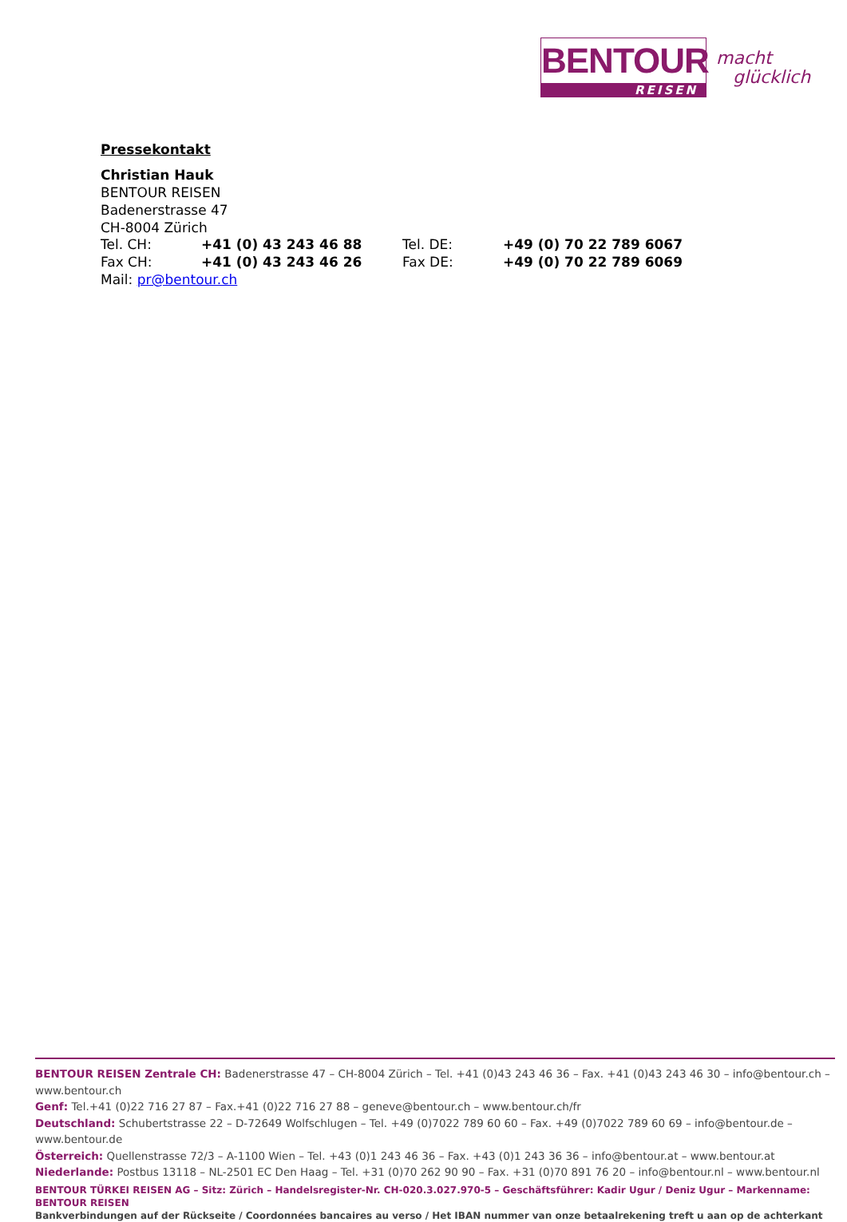BENTOUR
REISEN
macht
glücklich
Pressekontakt
Christian Hauk
BENTOUR REISEN
Badenerstrasse 47
CH-8004 Zürich
| Tel. CH: | +41 (0) 43 243 46 88 | Tel. DE: | +49 (0) 70 22 789 6067 |
| Fax CH: | +41 (0) 43 243 46 26 | Fax DE: | +49 (0) 70 22 789 6069 |
Mail: pr@bentour.ch
BENTOUR REISEN Zentrale CH: Badenerstrasse 47 – CH-8004 Zürich – Tel. +41 (0)43 243 46 36 – Fax. +41 (0)43 243 46 30 – info@bentour.ch – www.bentour.ch
Genf: Tel.+41 (0)22 716 27 87 – Fax.+41 (0)22 716 27 88 – geneve@bentour.ch – www.bentour.ch/fr
Deutschland: Schubertstrasse 22 – D-72649 Wolfschlugen – Tel. +49 (0)7022 789 60 60 – Fax. +49 (0)7022 789 60 69 – info@bentour.de – www.bentour.de
Österreich: Quellenstrasse 72/3 – A-1100 Wien – Tel. +43 (0)1 243 46 36 – Fax. +43 (0)1 243 36 36 – info@bentour.at – www.bentour.at
Niederlande: Postbus 13118 – NL-2501 EC Den Haag – Tel. +31 (0)70 262 90 90 – Fax. +31 (0)70 891 76 20 – info@bentour.nl – www.bentour.nl
BENTOUR TÜRKEI REISEN AG – Sitz: Zürich – Handelsregister-Nr. CH-020.3.027.970-5 – Geschäftsführer: Kadir Ugur / Deniz Ugur – Markenname: BENTOUR REISEN
Bankverbindungen auf der Rückseite / Coordonnées bancaires au verso / Het IBAN nummer van onze betaalrekening treft u aan op de achterkant